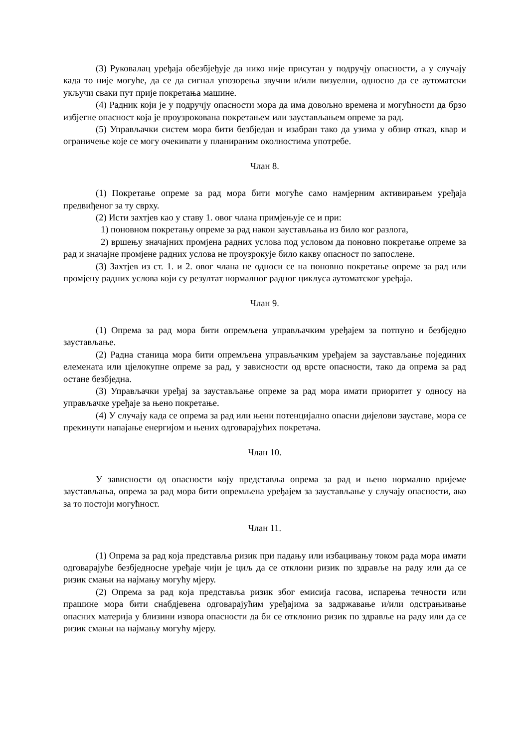(3) Руковалац уређаја обезбјеђује да нико није присутан у подручју опасности, а у случају када то није могуће, да се да сигнал упозорења звучни и/или визуелни, односно да се аутоматски укључи сваки пут прије покретања машине.
(4) Радник који је у подручју опасности мора да има довољно времена и могућности да брзо избјегне опасност која је проузрокована покретањем или заустављањем опреме за рад.
(5) Управљачки систем мора бити безбједан и изабран тако да узима у обзир отказ, квар и ограничење које се могу очекивати у планираним околностима употребе.
Члан 8.
(1) Покретање опреме за рад мора бити могуће само намјерним активирањем уређаја предвиђеног за ту сврху.
(2) Исти захтјев као у ставу 1. овог члана примјењује се и при:
1) поновном покретању опреме за рад након заустављања из било ког разлога,
2) вршењу значајних промјена радних услова под условом да поновно покретање опреме за рад и значајне промјене радних услова не проузрокује било какву опасност по запослене.
(3) Захтјев из ст. 1. и 2. овог члана не односи се на поновно покретање опреме за рад или промјену радних услова који су резултат нормалног радног циклуса аутоматског уређаја.
Члан 9.
(1) Опрема за рад мора бити опремљена управљачким уређајем за потпуно и безбједно заустављање.
(2) Радна станица мора бити опремљена управљачким уређајем за заустављање појединих елемената или цјелокупне опреме за рад, у зависности од врсте опасности, тако да опрема за рад остане безбједна.
(3) Управљачки уређај за заустављање опреме за рад мора имати приоритет у односу на управљачке уређаје за њено покретање.
(4) У случају када се опрема за рад или њени потенцијално опасни дијелови зауставе, мора се прекинути напајање енергијом и њених одговарајућих покретача.
Члан 10.
У зависности од опасности коју представља опрема за рад и њено нормално вријеме заустављања, опрема за рад мора бити опремљена уређајем за заустављање у случају опасности, ако за то постоји могућност.
Члан 11.
(1) Опрема за рад која представља ризик при падању или избацивању током рада мора имати одговарајуће безбједносне уређаје чији је циљ да се отклони ризик по здравље на раду или да се ризик смањи на најмању могућу мјеру.
(2) Опрема за рад која представља ризик због емисија гасова, испарења течности или прашине мора бити снабдјевена одговарајућим уређајима за задржавање и/или одстрањивање опасних материја у близини извора опасности да би се отклонио ризик по здравље на раду или да се ризик смањи на најмању могућу мјеру.